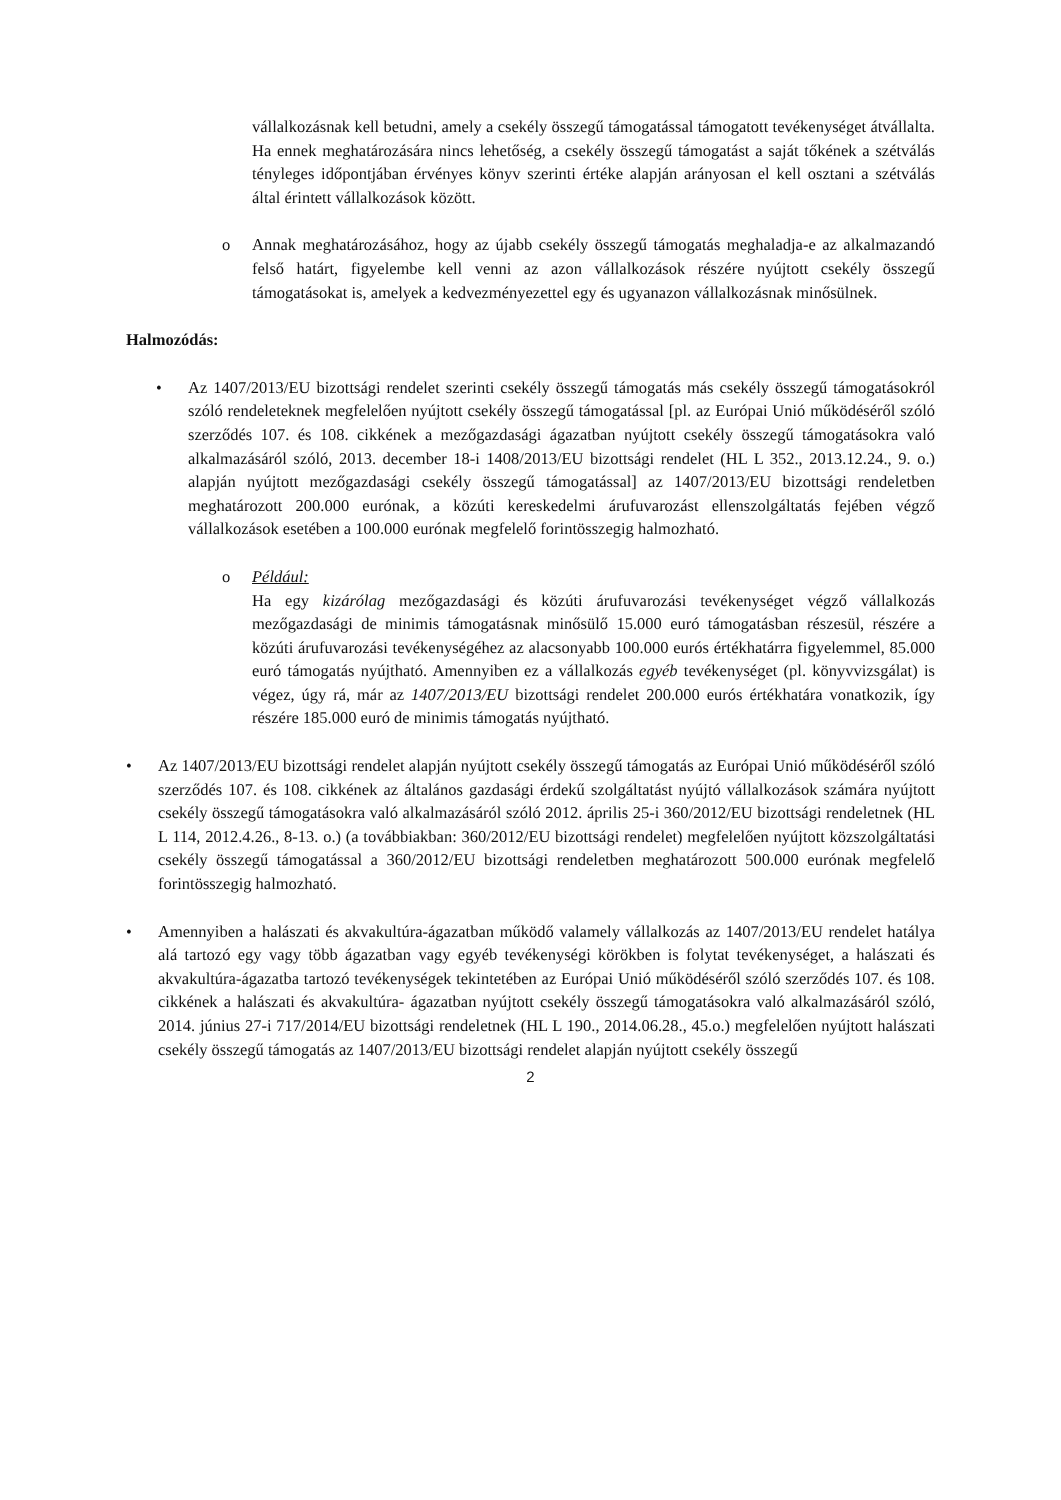vállalkozásnak kell betudni, amely a csekély összegű támogatással támogatott tevékenységet átvállalta. Ha ennek meghatározására nincs lehetőség, a csekély összegű támogatást a saját tőkének a szétválás tényleges időpontjában érvényes könyv szerinti értéke alapján arányosan el kell osztani a szétválás által érintett vállalkozások között.
o Annak meghatározásához, hogy az újabb csekély összegű támogatás meghaladja-e az alkalmazandó felső határt, figyelembe kell venni az azon vállalkozások részére nyújtott csekély összegű támogatásokat is, amelyek a kedvezményezettel egy és ugyanazon vállalkozásnak minősülnek.
Halmozódás:
• Az 1407/2013/EU bizottsági rendelet szerinti csekély összegű támogatás más csekély összegű támogatásokról szóló rendeleteknek megfelelően nyújtott csekély összegű támogatással [pl. az Európai Unió működéséről szóló szerződés 107. és 108. cikkének a mezőgazdasági ágazatban nyújtott csekély összegű támogatásokra való alkalmazásáról szóló, 2013. december 18-i 1408/2013/EU bizottsági rendelet (HL L 352., 2013.12.24., 9. o.) alapján nyújtott mezőgazdasági csekély összegű támogatással] az 1407/2013/EU bizottsági rendeletben meghatározott 200.000 eurónak, a közúti kereskedelmi árufuvarozást ellenszolgáltatás fejében végző vállalkozások esetében a 100.000 eurónak megfelelő forintösszegig halmozható.
o Például:
Ha egy kizárólag mezőgazdasági és közúti árufuvarozási tevékenységet végző vállalkozás mezőgazdasági de minimis támogatásnak minősülő 15.000 euró támogatásban részesül, részére a közúti árufuvarozási tevékenységéhez az alacsonyabb 100.000 eurós értékhatárra figyelemmel, 85.000 euró támogatás nyújtható. Amennyiben ez a vállalkozás egyéb tevékenységet (pl. könyvvizsgálat) is végez, úgy rá, már az 1407/2013/EU bizottsági rendelet 200.000 eurós értékhatára vonatkozik, így részére 185.000 euró de minimis támogatás nyújtható.
• Az 1407/2013/EU bizottsági rendelet alapján nyújtott csekély összegű támogatás az Európai Unió működéséről szóló szerződés 107. és 108. cikkének az általános gazdasági érdekű szolgáltatást nyújtó vállalkozások számára nyújtott csekély összegű támogatásokra való alkalmazásáról szóló 2012. április 25-i 360/2012/EU bizottsági rendeletnek (HL L 114, 2012.4.26., 8-13. o.) (a továbbiakban: 360/2012/EU bizottsági rendelet) megfelelően nyújtott közszolgáltatási csekély összegű támogatással a 360/2012/EU bizottsági rendeletben meghatározott 500.000 eurónak megfelelő forintösszegig halmozható.
• Amennyiben a halászati és akvakultúra-ágazatban működő valamely vállalkozás az 1407/2013/EU rendelet hatálya alá tartozó egy vagy több ágazatban vagy egyéb tevékenységi körökben is folytat tevékenységet, a halászati és akvakultúra-ágazatba tartozó tevékenységek tekintetében az Európai Unió működéséről szóló szerződés 107. és 108. cikkének a halászati és akvakultúra- ágazatban nyújtott csekély összegű támogatásokra való alkalmazásáról szóló, 2014. június 27-i 717/2014/EU bizottsági rendeletnek (HL L 190., 2014.06.28., 45.o.) megfelelően nyújtott halászati csekély összegű támogatás az 1407/2013/EU bizottsági rendelet alapján nyújtott csekély összegű
2